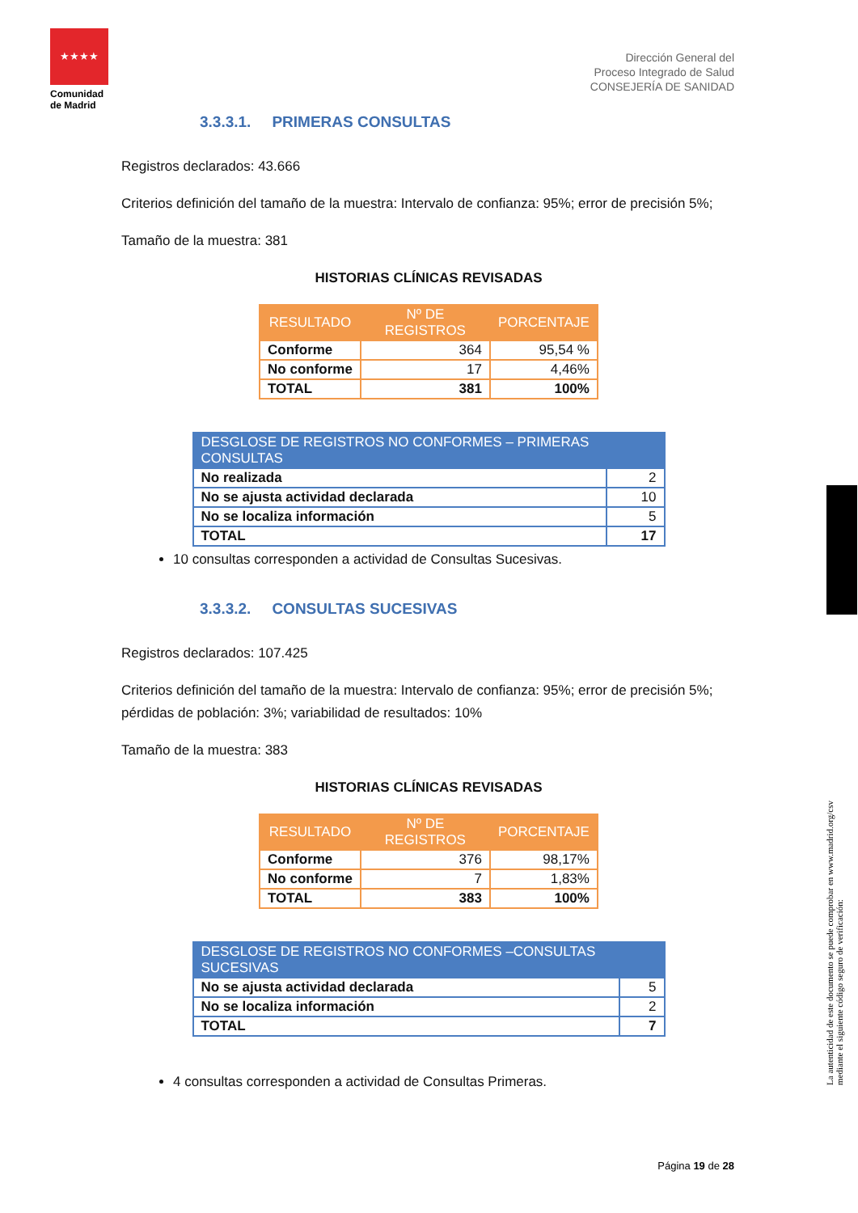★★★★
Comunidad de Madrid
Dirección General del
Proceso Integrado de Salud
CONSEJERÍA DE SANIDAD
3.3.3.1. PRIMERAS CONSULTAS
Registros declarados: 43.666
Criterios definición del tamaño de la muestra: Intervalo de confianza: 95%; error de precisión 5%;
Tamaño de la muestra: 381
HISTORIAS CLÍNICAS REVISADAS
| RESULTADO | Nº DE REGISTROS | PORCENTAJE |
| --- | --- | --- |
| Conforme | 364 | 95,54 % |
| No conforme | 17 | 4,46% |
| TOTAL | 381 | 100% |
| DESGLOSE DE REGISTROS NO CONFORMES – PRIMERAS CONSULTAS | |
| --- | --- |
| No realizada | 2 |
| No se ajusta actividad declarada | 10 |
| No se localiza información | 5 |
| TOTAL | 17 |
10 consultas corresponden a actividad de Consultas Sucesivas.
3.3.3.2. CONSULTAS SUCESIVAS
Registros declarados: 107.425
Criterios definición del tamaño de la muestra: Intervalo de confianza: 95%; error de precisión 5%; pérdidas de población: 3%; variabilidad de resultados: 10%
Tamaño de la muestra: 383
HISTORIAS CLÍNICAS REVISADAS
| RESULTADO | Nº DE REGISTROS | PORCENTAJE |
| --- | --- | --- |
| Conforme | 376 | 98,17% |
| No conforme | 7 | 1,83% |
| TOTAL | 383 | 100% |
| DESGLOSE DE REGISTROS NO CONFORMES –CONSULTAS SUCESIVAS | |
| --- | --- |
| No se ajusta actividad declarada | 5 |
| No se localiza información | 2 |
| TOTAL | 7 |
4 consultas corresponden a actividad de Consultas Primeras.
La autenticidad de este documento se puede comprobar en www.madrid.org/csv
mediante el siguiente código seguro de verificación:
Página 19 de 28